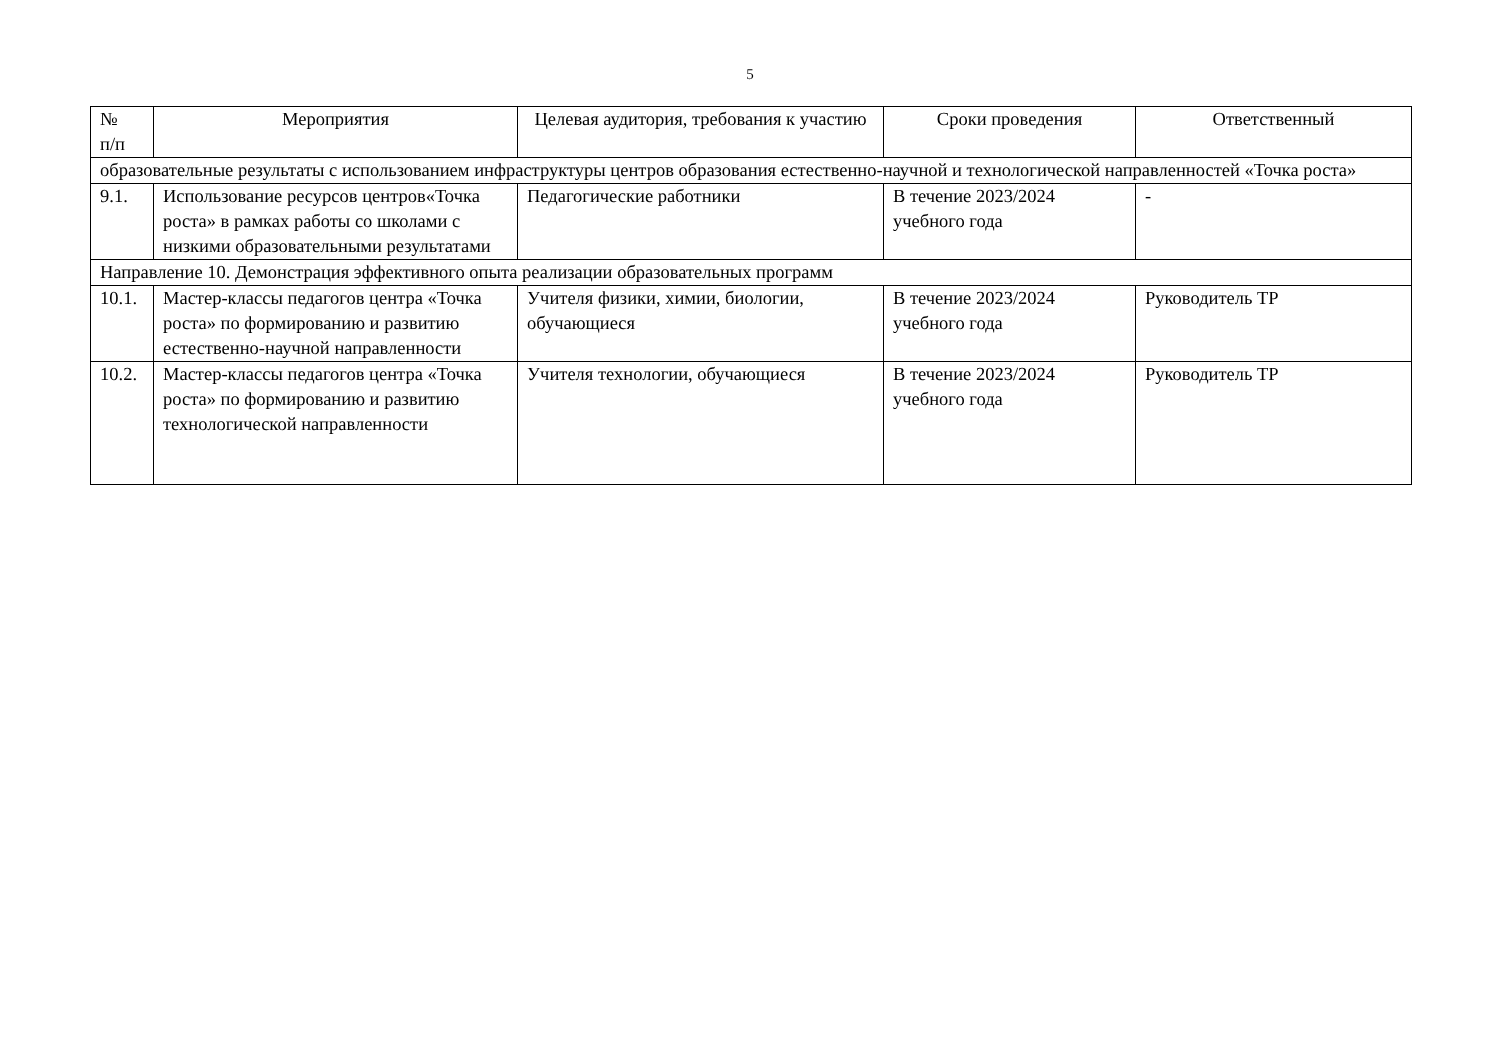5
| № п/п | Мероприятия | Целевая аудитория, требования к участию | Сроки проведения | Ответственный |
| --- | --- | --- | --- | --- |
| образовательные результаты с использованием инфраструктуры центров образования естественно-научной и технологической направленностей «Точка роста» | | | | |
| 9.1. | Использование ресурсов центров«Точка роста» в рамках работы со школами с низкими образовательными результатами | Педагогические работники | В течение 2023/2024 учебного года | - |
| Направление 10. Демонстрация эффективного опыта реализации образовательных программ | | | | |
| 10.1. | Мастер-классы педагогов центра «Точка роста» по формированию и развитию естественно-научной направленности | Учителя физики, химии, биологии, обучающиеся | В течение 2023/2024 учебного года | Руководитель ТР |
| 10.2. | Мастер-классы педагогов центра «Точка роста» по формированию и развитию технологической направленности | Учителя технологии, обучающиеся | В течение 2023/2024 учебного года | Руководитель ТР |